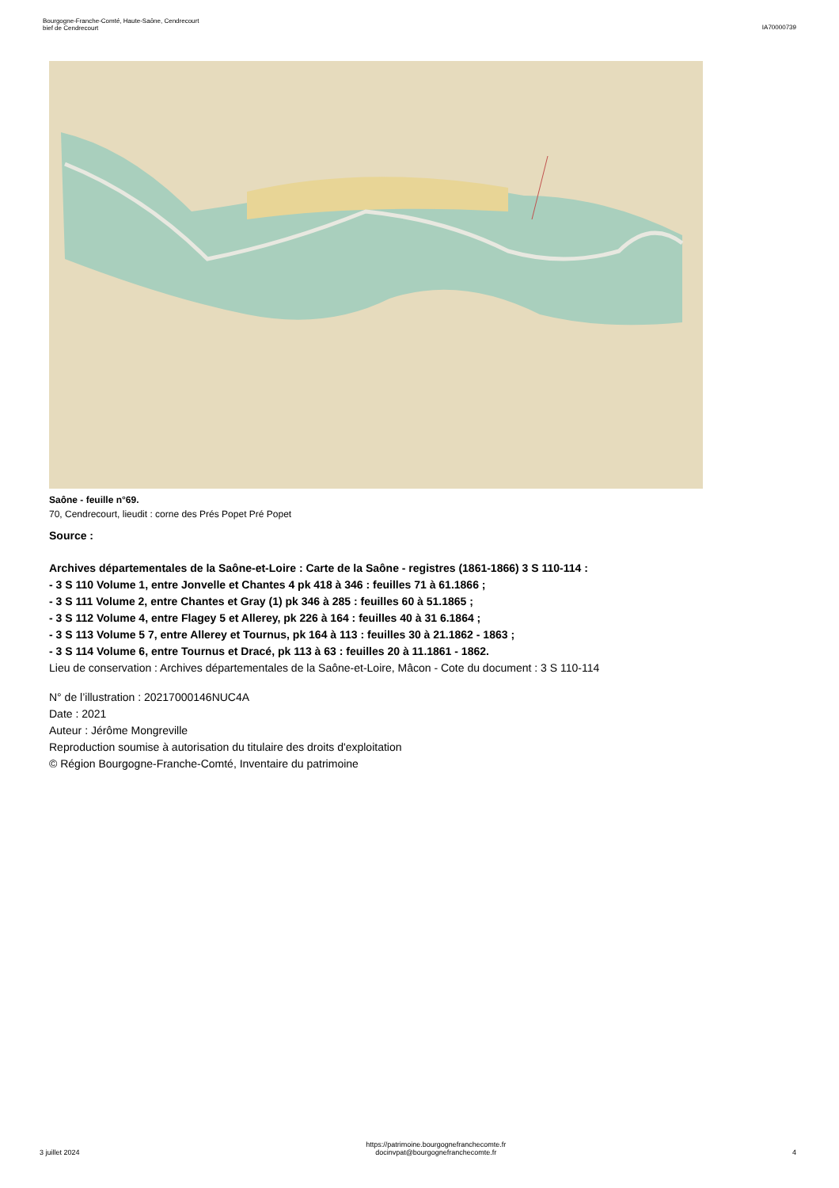Bourgogne-Franche-Comté, Haute-Saône, Cendrecourt
bief de Cendrecourt
IA70000739
Saône - feuille n°69.
70, Cendrecourt, lieudit : corne des Prés Popet Pré Popet
Source :
Archives départementales de la Saône-et-Loire : Carte de la Saône - registres (1861-1866) 3 S 110-114 :
- 3 S 110 Volume 1, entre Jonvelle et Chantes 4 pk 418 à 346 : feuilles 71 à 61.1866 ;
- 3 S 111 Volume 2, entre Chantes et Gray (1) pk 346 à 285 : feuilles 60 à 51.1865 ;
- 3 S 112 Volume 4, entre Flagey 5 et Allerey, pk 226 à 164 : feuilles 40 à 31 6.1864 ;
- 3 S 113 Volume 5 7, entre Allerey et Tournus, pk 164 à 113 : feuilles 30 à 21.1862 - 1863 ;
- 3 S 114 Volume 6, entre Tournus et Dracé, pk 113 à 63 : feuilles 20 à 11.1861 - 1862.
Lieu de conservation : Archives départementales de la Saône-et-Loire, Mâcon - Cote du document : 3 S 110-114
N° de l’illustration : 20217000146NUC4A
Date : 2021
Auteur : Jérôme Mongreville
Reproduction soumise à autorisation du titulaire des droits d'exploitation
© Région Bourgogne-Franche-Comté, Inventaire du patrimoine
3 juillet 2024
https://patrimoine.bourgognefranchecomte.fr
docinvpat@bourgognefranchecomte.fr
4